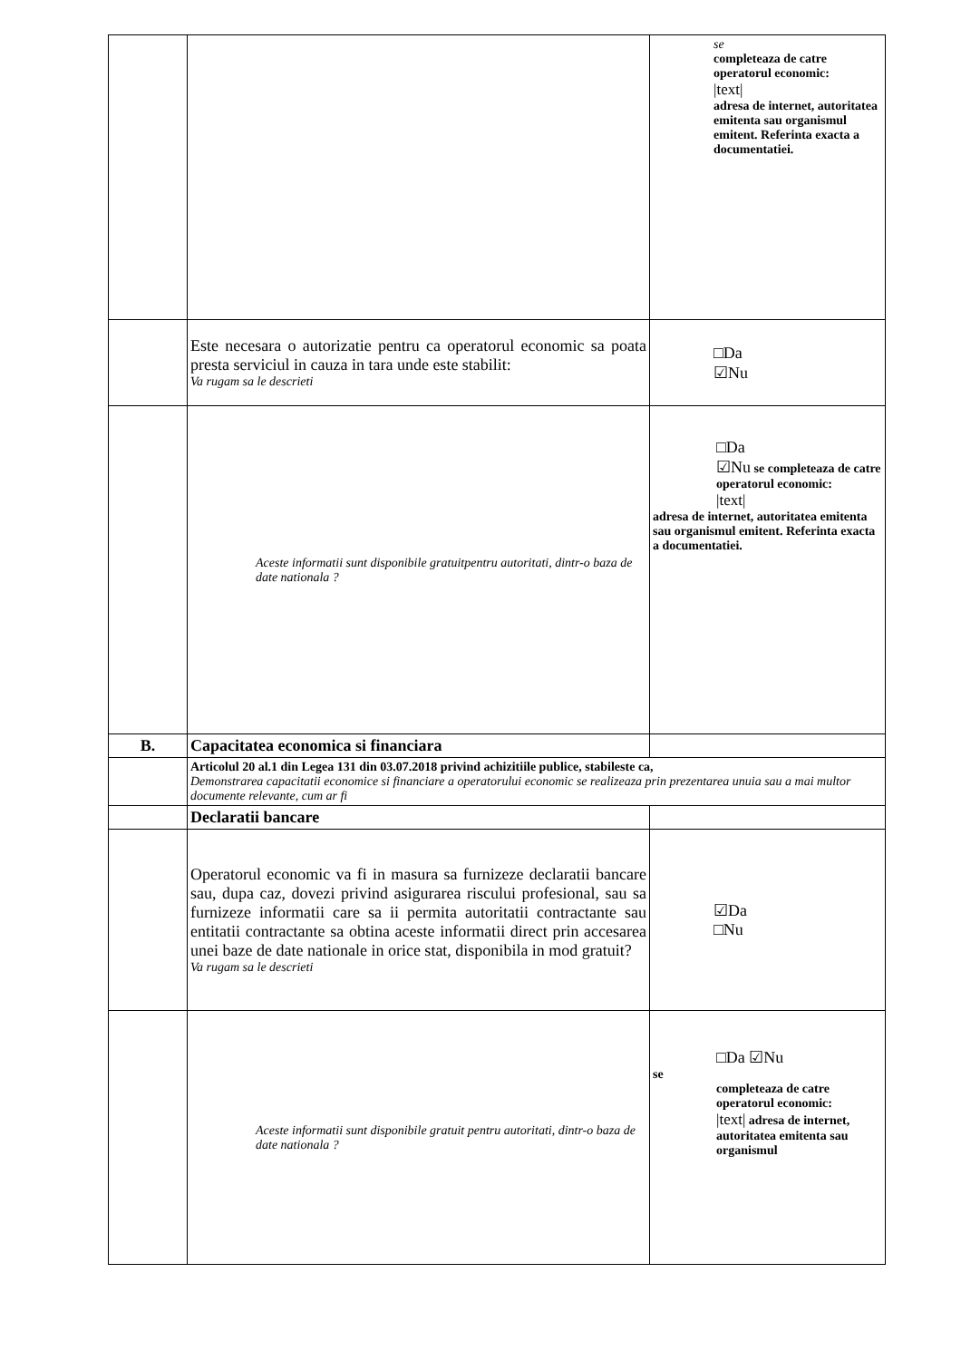| | | se completeaza de catre operatorul economic: /text/ adresa de internet, autoritatea emitenta sau organismul emitent. Referinta exacta a documentatiei. |
| | Este necesara o autorizatie pentru ca operatorul economic sa poata presta serviciul in cauza in tara unde este stabilit: Va rugam sa le descrieti | □Da ☑Nu |
| | Aceste informatii sunt disponibile gratuitpentru autoritati, dintr-o baza de date nationala ? | □Da ☑Nu se completeaza de catre operatorul economic: /text/ adresa de internet, autoritatea emitenta sau organismul emitent. Referinta exacta a documentatiei. |
| B. | Capacitatea economica si financiara | |
| | Articolul 20 al.1 din Legea 131 din 03.07.2018 privind achizitiile publice, stabileste ca, Demonstrarea capacitatii economice si financiare a operatorului economic se realizeaza prin prezentarea unuia sau a mai multor documente relevante, cum ar fi | |
| | Declaratii bancare | |
| | Operatorul economic va fi in masura sa furnizeze declaratii bancare sau, dupa caz, dovezi privind asigurarea riscului profesional, sau sa furnizeze informatii care sa ii permita autoritatii contractante sau entitatii contractante sa obtina aceste informatii direct prin accesarea unei baze de date nationale in orice stat, disponibila in mod gratuit? Va rugam sa le descrieti | ☑Da □Nu |
| | Aceste informatii sunt disponibile gratuit pentru autoritati, dintr-o baza de date nationala ? | □Da ☑Nu se completeaza de catre operatorul economic: /text/ adresa de internet, autoritatea emitenta sau organismul |